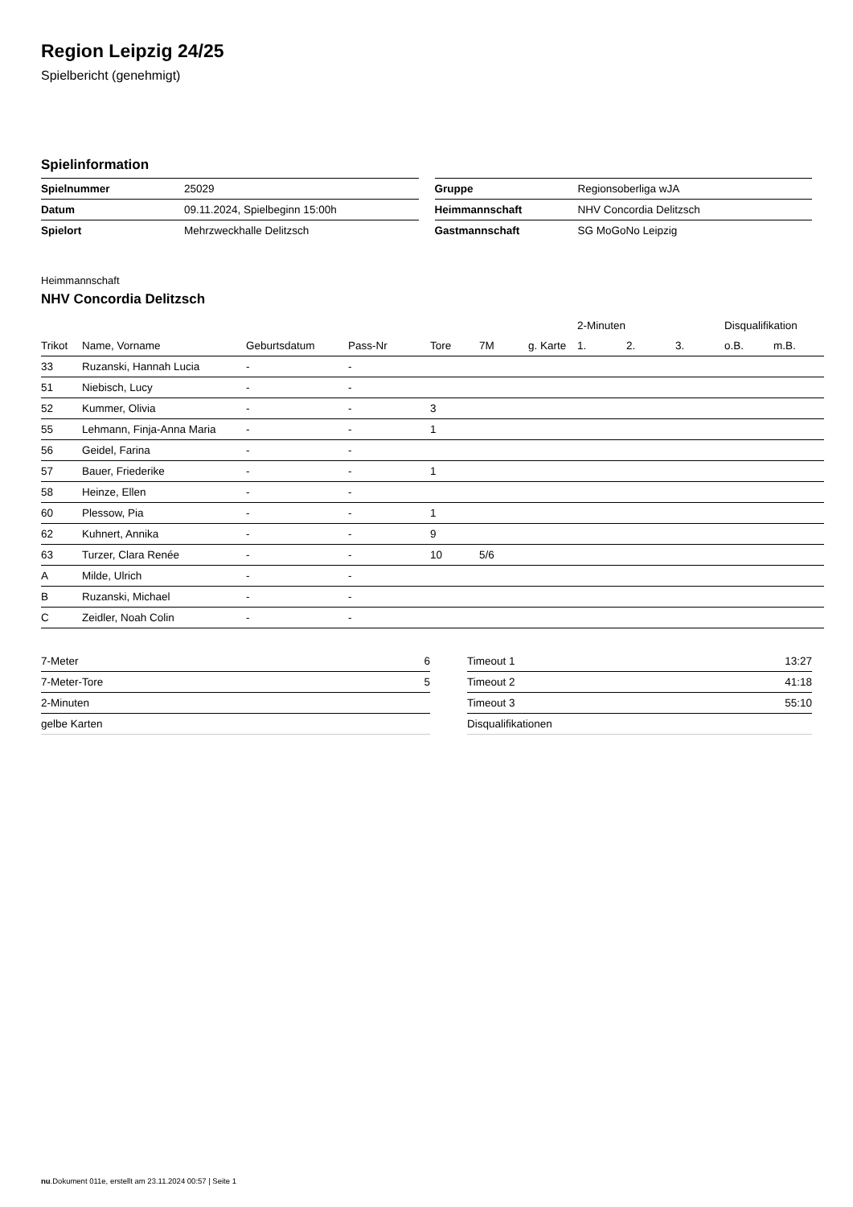Region Leipzig 24/25
Spielbericht (genehmigt)
Spielinformation
| Spielnummer | 25029 |
| Datum | 09.11.2024, Spielbeginn 15:00h |
| Spielort | Mehrzweckhalle Delitzsch |
| Gruppe | Regionsoberliga wJA |
| Heimmannschaft | NHV Concordia Delitzsch |
| Gastmannschaft | SG MoGoNo Leipzig |
Heimmannschaft
NHV Concordia Delitzsch
| | | | | | | | 2-Minuten | | | Disqualifikation | |
| --- | --- | --- | --- | --- | --- | --- | --- | --- | --- | --- | --- |
| Trikot | Name, Vorname | Geburtsdatum | Pass-Nr | Tore | 7M | g. Karte | 1. | 2. | 3. | o.B. | m.B. |
| 33 | Ruzanski, Hannah Lucia | - | - | | | | | | | | |
| 51 | Niebisch, Lucy | - | - | | | | | | | | |
| 52 | Kummer, Olivia | - | - | 3 | | | | | | | |
| 55 | Lehmann, Finja-Anna Maria | - | - | 1 | | | | | | | |
| 56 | Geidel, Farina | - | - | | | | | | | | |
| 57 | Bauer, Friederike | - | - | 1 | | | | | | | |
| 58 | Heinze, Ellen | - | - | | | | | | | | |
| 60 | Plessow, Pia | - | - | 1 | | | | | | | |
| 62 | Kuhnert, Annika | - | - | 9 | | | | | | | |
| 63 | Turzer, Clara Renée | - | - | 10 | 5/6 | | | | | | |
| A | Milde, Ulrich | - | - | | | | | | | | |
| B | Ruzanski, Michael | - | - | | | | | | | | |
| C | Zeidler, Noah Colin | - | - | | | | | | | | |
| 7-Meter | 6 |
| 7-Meter-Tore | 5 |
| 2-Minuten | |
| gelbe Karten | |
| Timeout 1 | 13:27 |
| Timeout 2 | 41:18 |
| Timeout 3 | 55:10 |
| Disqualifikationen | |
nu.Dokument 011e, erstellt am 23.11.2024 00:57 | Seite 1